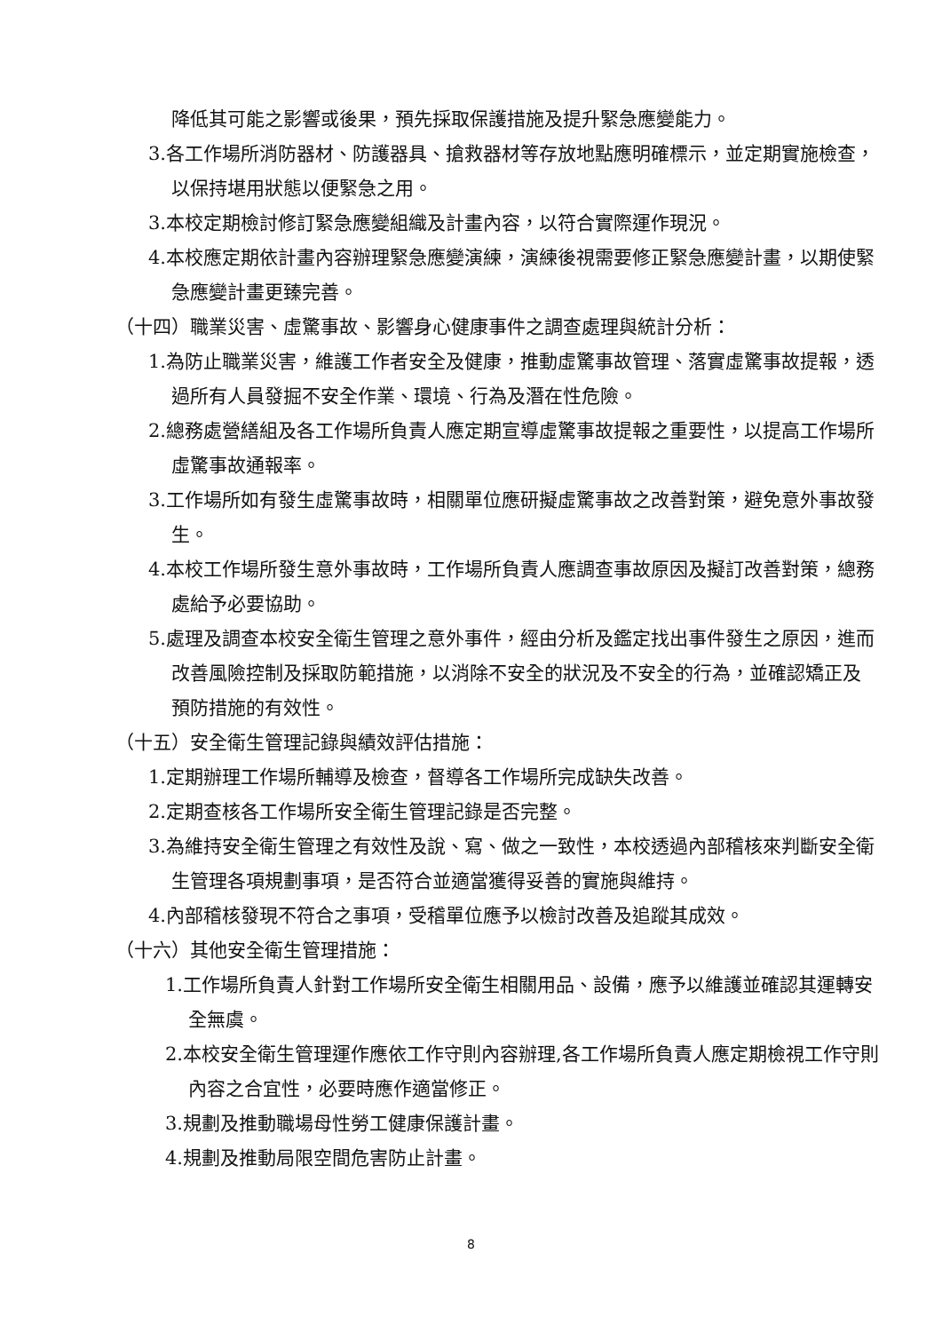降低其可能之影響或後果，預先採取保護措施及提升緊急應變能力。
3.各工作場所消防器材、防護器具、搶救器材等存放地點應明確標示，並定期實施檢查，以保持堪用狀態以便緊急之用。
3.本校定期檢討修訂緊急應變組織及計畫內容，以符合實際運作現況。
4.本校應定期依計畫內容辦理緊急應變演練，演練後視需要修正緊急應變計畫，以期使緊急應變計畫更臻完善。
（十四）職業災害、虛驚事故、影響身心健康事件之調查處理與統計分析：
1.為防止職業災害，維護工作者安全及健康，推動虛驚事故管理、落實虛驚事故提報，透過所有人員發掘不安全作業、環境、行為及潛在性危險。
2.總務處營繕組及各工作場所負責人應定期宣導虛驚事故提報之重要性，以提高工作場所虛驚事故通報率。
3.工作場所如有發生虛驚事故時，相關單位應研擬虛驚事故之改善對策，避免意外事故發生。
4.本校工作場所發生意外事故時，工作場所負責人應調查事故原因及擬訂改善對策，總務處給予必要協助。
5.處理及調查本校安全衛生管理之意外事件，經由分析及鑑定找出事件發生之原因，進而改善風險控制及採取防範措施，以消除不安全的狀況及不安全的行為，並確認矯正及預防措施的有效性。
（十五）安全衛生管理記錄與績效評估措施：
1.定期辦理工作場所輔導及檢查，督導各工作場所完成缺失改善。
2.定期查核各工作場所安全衛生管理記錄是否完整。
3.為維持安全衛生管理之有效性及說、寫、做之一致性，本校透過內部稽核來判斷安全衛生管理各項規劃事項，是否符合並適當獲得妥善的實施與維持。
4.內部稽核發現不符合之事項，受稽單位應予以檢討改善及追蹤其成效。
（十六）其他安全衛生管理措施：
1.工作場所負責人針對工作場所安全衛生相關用品、設備，應予以維護並確認其運轉安全無虞。
2.本校安全衛生管理運作應依工作守則內容辦理,各工作場所負責人應定期檢視工作守則內容之合宜性，必要時應作適當修正。
3.規劃及推動職場母性勞工健康保護計畫。
4.規劃及推動局限空間危害防止計畫。
8